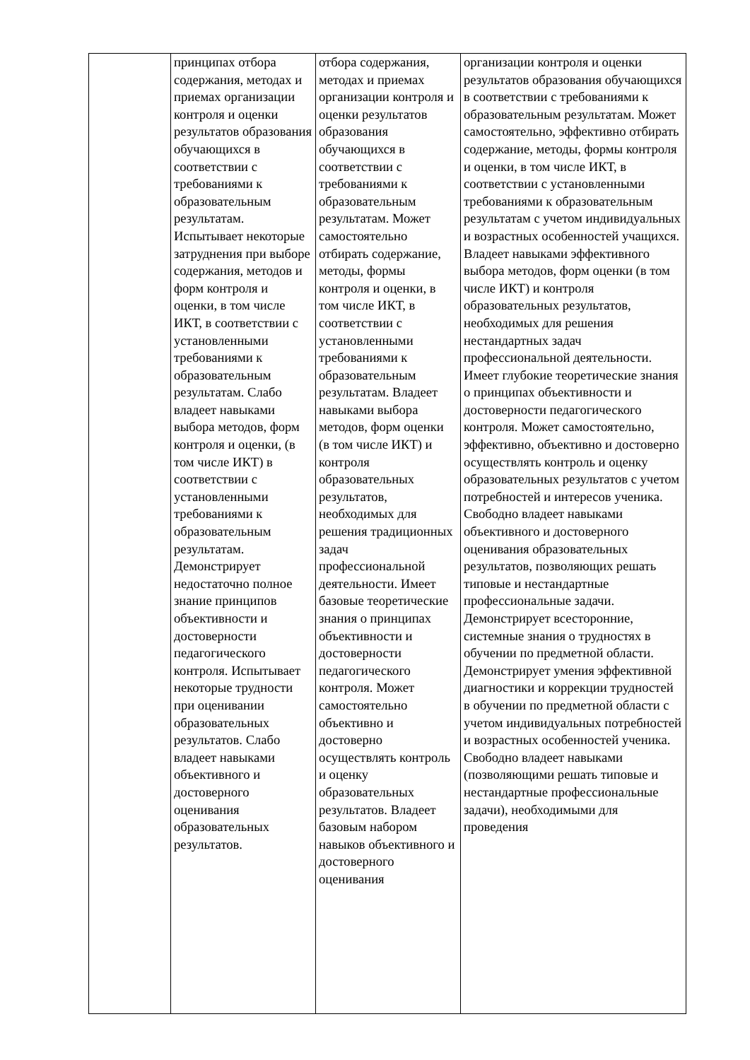| | принципах отбора содержания, методах и приемах организации контроля и оценки результатов образования обучающихся в соответствии с требованиями к образовательным результатам. Испытывает некоторые затруднения при выборе содержания, методов и форм контроля и оценки, в том числе ИКТ, в соответствии с установленными требованиями к образовательным результатам. Слабо владеет навыками выбора методов, форм контроля и оценки, (в том числе ИКТ) в соответствии с установленными требованиями к образовательным результатам. Демонстрирует недостаточно полное знание принципов объективности и достоверности педагогического контроля. Испытывает некоторые трудности при оценивании образовательных результатов. Слабо владеет навыками объективного и достоверного оценивания образовательных результатов. | отбора содержания, методах и приемах организации контроля и оценки результатов образования обучающихся в соответствии с требованиями к образовательным результатам. Может самостоятельно отбирать содержание, методы, формы контроля и оценки, в том числе ИКТ, в соответствии с установленными требованиями к образовательным результатам. Владеет навыками выбора методов, форм оценки (в том числе ИКТ) и контроля образовательных результатов, необходимых для решения традиционных задач профессиональной деятельности. Имеет базовые теоретические знания о принципах объективности и достоверности педагогического контроля. Может самостоятельно объективно и достоверно осуществлять контроль и оценку образовательных результатов. Владеет базовым набором навыков объективного и достоверного оценивания | организации контроля и оценки результатов образования обучающихся в соответствии с требованиями к образовательным результатам. Может самостоятельно, эффективно отбирать содержание, методы, формы контроля и оценки, в том числе ИКТ, в соответствии с установленными требованиями к образовательным результатам с учетом индивидуальных и возрастных особенностей учащихся. Владеет навыками эффективного выбора методов, форм оценки (в том числе ИКТ) и контроля образовательных результатов, необходимых для решения нестандартных задач профессиональной деятельности. Имеет глубокие теоретические знания о принципах объективности и достоверности педагогического контроля. Может самостоятельно, эффективно, объективно и достоверно осуществлять контроль и оценку образовательных результатов с учетом потребностей и интересов ученика. Свободно владеет навыками объективного и достоверного оценивания образовательных результатов, позволяющих решать типовые и нестандартные профессиональные задачи. Демонстрирует всесторонние, системные знания о трудностях в обучении по предметной области. Демонстрирует умения эффективной диагностики и коррекции трудностей в обучении по предметной области с учетом индивидуальных потребностей и возрастных особенностей ученика. Свободно владеет навыками (позволяющими решать типовые и нестандартные профессиональные задачи), необходимыми для проведения |